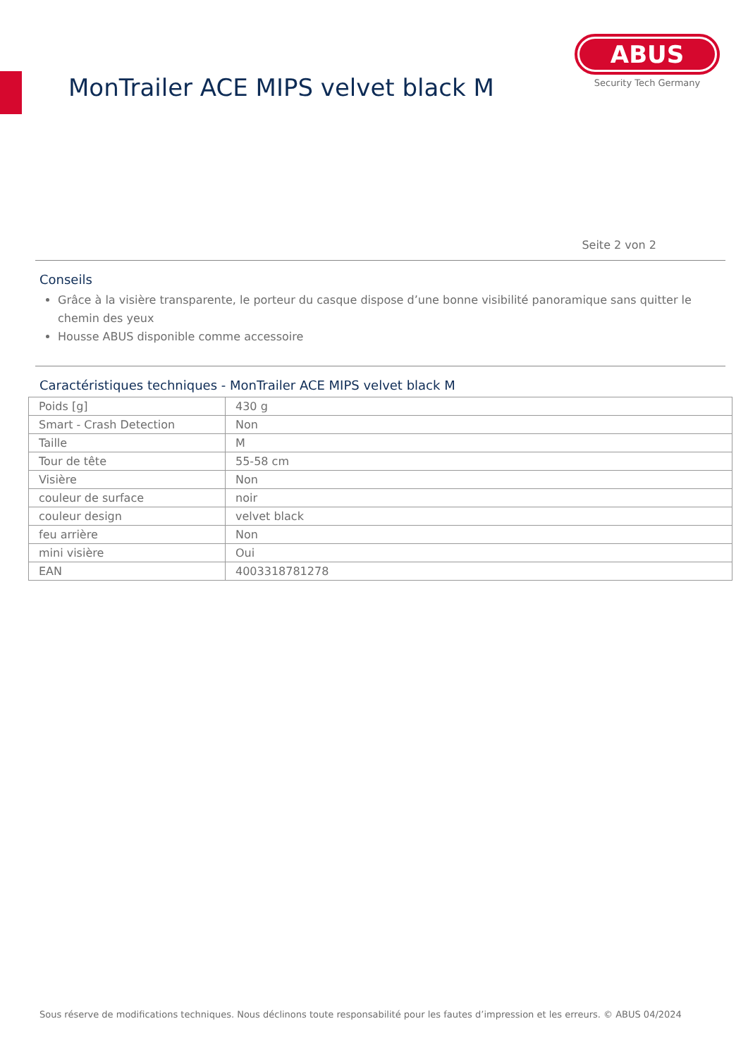MonTrailer ACE MIPS velvet black M
ABUS
Security Tech Germany
Seite 2 von 2
Conseils
Grâce à la visière transparente, le porteur du casque dispose d’une bonne visibilité panoramique sans quitter le chemin des yeux
Housse ABUS disponible comme accessoire
Caractéristiques techniques - MonTrailer ACE MIPS velvet black M
| Poids [g] | 430 g |
| Smart - Crash Detection | Non |
| Taille | M |
| Tour de tête | 55-58 cm |
| Visière | Non |
| couleur de surface | noir |
| couleur design | velvet black |
| feu arrière | Non |
| mini visière | Oui |
| EAN | 4003318781278 |
Sous réserve de modifications techniques. Nous déclinons toute responsabilité pour les fautes d’impression et les erreurs. © ABUS 04/2024